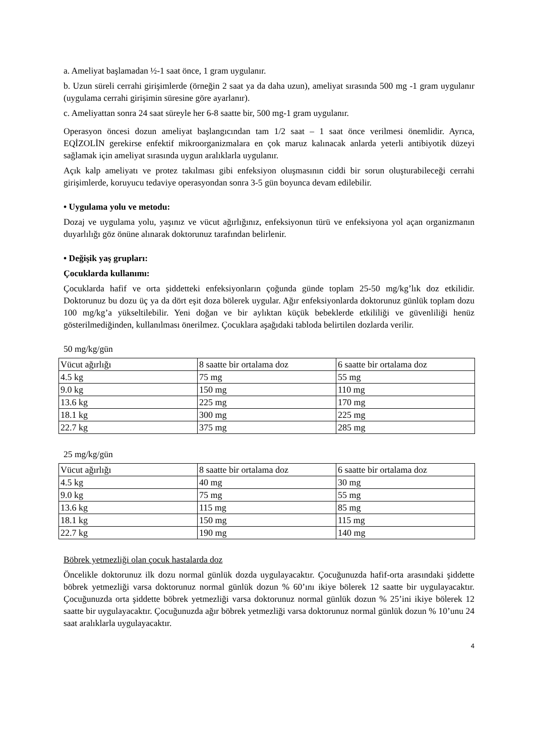a. Ameliyat başlamadan ½-1 saat önce, 1 gram uygulanır.
b. Uzun süreli cerrahi girişimlerde (örneğin 2 saat ya da daha uzun), ameliyat sırasında 500 mg -1 gram uygulanır (uygulama cerrahi girişimin süresine göre ayarlanır).
c. Ameliyattan sonra 24 saat süreyle her 6-8 saatte bir, 500 mg-1 gram uygulanır.
Operasyon öncesi dozun ameliyat başlangıcından tam 1/2 saat – 1 saat önce verilmesi önemlidir. Ayrıca, EQİZOLİN gerekirse enfektif mikroorganizmalara en çok maruz kalınacak anlarda yeterli antibiyotik düzeyi sağlamak için ameliyat sırasında uygun aralıklarla uygulanır.
Açık kalp ameliyatı ve protez takılması gibi enfeksiyon oluşmasının ciddi bir sorun oluşturabileceği cerrahi girişimlerde, koruyucu tedaviye operasyondan sonra 3-5 gün boyunca devam edilebilir.
• Uygulama yolu ve metodu:
Dozaj ve uygulama yolu, yaşınız ve vücut ağırlığınız, enfeksiyonun türü ve enfeksiyona yol açan organizmanın duyarlılığı göz önüne alınarak doktorunuz tarafından belirlenir.
• Değişik yaş grupları:
Çocuklarda kullanımı:
Çocuklarda hafif ve orta şiddetteki enfeksiyonların çoğunda günde toplam 25-50 mg/kg’lık doz etkilidir. Doktorunuz bu dozu üç ya da dört eşit doza bölerek uygular. Ağır enfeksiyonlarda doktorunuz günlük toplam dozu 100 mg/kg’a yükseltilebilir. Yeni doğan ve bir aylıktan küçük bebeklerde etkililiği ve güvenliliği henüz gösterilmediğinden, kullanılması önerilmez. Çocuklara aşağıdaki tabloda belirtilen dozlarda verilir.
50 mg/kg/gün
| Vücut ağırlığı | 8 saatte bir ortalama doz | 6 saatte bir ortalama doz |
| 4.5 kg | 75 mg | 55 mg |
| 9.0 kg | 150 mg | 110 mg |
| 13.6 kg | 225 mg | 170 mg |
| 18.1 kg | 300 mg | 225 mg |
| 22.7 kg | 375 mg | 285 mg |
25 mg/kg/gün
| Vücut ağırlığı | 8 saatte bir ortalama doz | 6 saatte bir ortalama doz |
| 4.5 kg | 40 mg | 30 mg |
| 9.0 kg | 75 mg | 55 mg |
| 13.6 kg | 115 mg | 85 mg |
| 18.1 kg | 150 mg | 115 mg |
| 22.7 kg | 190 mg | 140 mg |
Böbrek yetmezliği olan çocuk hastalarda doz
Öncelikle doktorunuz ilk dozu normal günlük dozda uygulayacaktır. Çocuğunuzda hafif-orta arasındaki şiddette böbrek yetmezliği varsa doktorunuz normal günlük dozun % 60’ını ikiye bölerek 12 saatte bir uygulayacaktır. Çocuğunuzda orta şiddette böbrek yetmezliği varsa doktorunuz normal günlük dozun % 25’ini ikiye bölerek 12 saatte bir uygulayacaktır. Çocuğunuzda ağır böbrek yetmezliği varsa doktorunuz normal günlük dozun % 10’unu 24 saat aralıklarla uygulayacaktır.
4